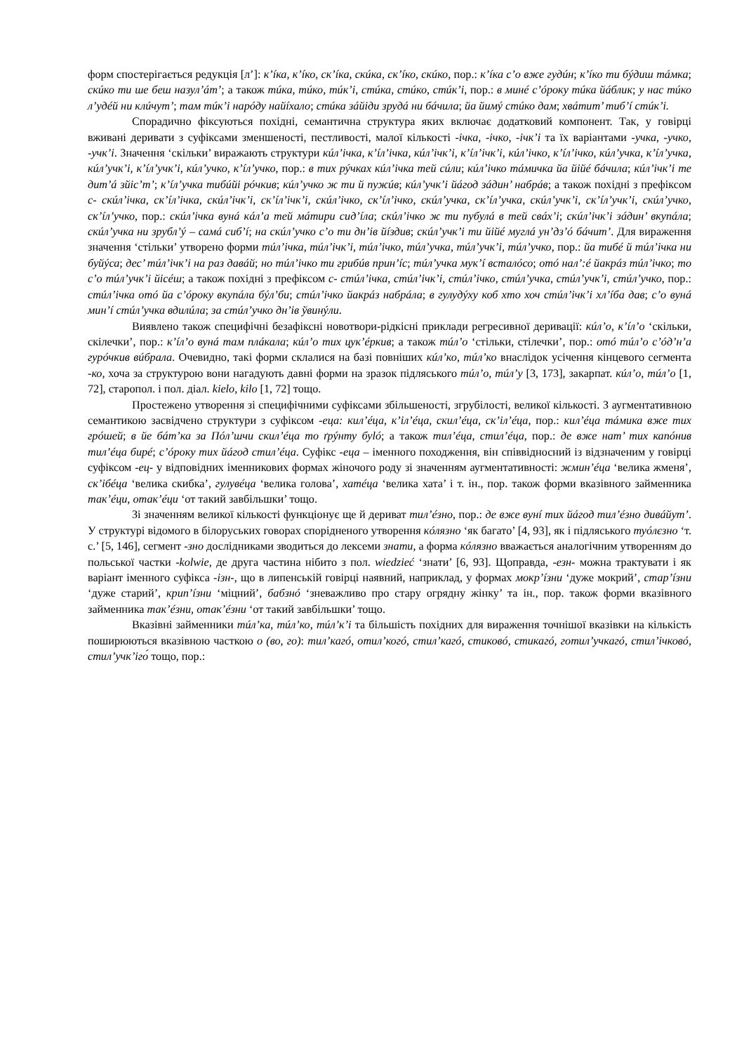форм спостерігається редукція [л’]: к’íка, к’íко, ск’íка, скúка, ск’íко, скúко, пор.: к’íка с’о вже гудúн; к’íко ти бýдиш тáмка; скúко ти ше беш назул’áт’; а також тúка, тúко, тúк’і, стúка, стúко, стúк’і, пор.: в минé с’óроку тúка йáблик; у нас тúко л’удéй ни клúчут’; там тúк’і нарóду найíхало; стúка зáйіди зрудá ни бáчила; йа йимý стúко дам; хвáтит’ тиб’í стúк’і.
Спорадично фіксуються похідні, семантична структура яких включає додатковий компонент. Так, у говірці вживані деривати з суфіксами зменшеності, пестливості, малої кількості -ічка, -ічко, -ічк’і та їх варіантами -учка, -учко, -учк’і. Значення ‘скільки’ виражають структури кúл’ічка, к’íл’ічка, кúл’ічк’і, к’íл’ічк’і, кúл’ічко, к’íл’ічко, кúл’учка, к’íл’учка, кúл’учк’і, к’íл’учк’і, кúл’учко, к’íл’учко, пор.: в тих рýчках кúл’ічка тей сúли; кúл’ічко тáмичка йа йійé бáчила; кúл’ічк’і те дит’á зйіс’т’; к’íл’учка тибúйі рóчкив; кúл’учко ж ти й пужúв; кúл’учк’і йáгод зáдин’ набрáв; а також похідні з префіксом с- скúл’ічка, ск’íл’ічка, скúл’ічк’і, ск’íл’ічк’і, скúл’ічко, ск’íл’ічко, скúл’учка, ск’íл’учка, скúл’учк’і, ск’íл’учк’і, скúл’учко, ск’íл’учко, пор.: скúл’ічка вунá кáл’а тей мáтири сид’íла; скúл’ічко ж ти пубулá в тей свáх’і; скúл’ічк’і зáдин’ вкупáла; скúл’учка ни зрубл’ý – самá сиб’í; на скúл’учко с’о ти дн’ів йíздив; скúл’учк’і ти йійé муглá ун’дз’ó бáчит’. Для вираження значення ‘стільки’ утворено форми тúл’ічка, тúл’ічк’і, тúл’ічко, тúл’учка, тúл’учк’і, тúл’учко, пор.: йа тибé й тúл’ічка ни буйýса; дес’ тúл’ічк’і на раз давáй; но тúл’ічко ти грибúв прин’íс; тúл’учка мук’í всталóсо; отó нал’:é йакрáз тúл’ічко; то с’о тúл’учк’і йісéш; а також похідні з префіксом с- стúл’ічка, стúл’ічк’і, стúл’ічко, стúл’учка, стúл’учк’і, стúл’учко, пор.: стúл’ічка отó йа с’óроку вкупáла бýл’би; стúл’ічко йакрáз набрáла; в гулудýху коб хто хоч стúл’ічк’і хл’íба дав; с’о вунá мин’í стúл’учка вдилúла; за стúл’учко дн’ів ўвинýли.
Виявлено також специфічні безафіксні новотвори-рідкісні приклади регресивної деривації: кúл’о, к’íл’о ‘скільки, скілечки’, пор.: к’íл’о вунá там плáкала; кúл’о тих цук’éркив; а також тúл’о ‘стільки, стілечки’, пор.: отó тúл’о с’óд’н’а гурóчкив вúбрала. Очевидно, такі форми склалися на базі повніших кúл’ко, тúл’ко внаслідок усічення кінцевого сегмента -ко, хоча за структурою вони нагадують давні форми на зразок підляського тúл’о, тúл’у [3, 173], закарпат. кúл’о, тúл’о [1, 72], старопол. і пол. діал. kielo, kilo [1, 72] тощо.
Простежено утворення зі специфічними суфіксами збільшеності, згрубілості, великої кількості. З аугментативною семантикою засвідчено структури з суфіксом -еца: кил’éца, к’іл’éца, скил’éца, ск’іл’éца, пор.: кил’éца тáмика вже тих грóшей; в йе бáт’ка за Пóл’шчи скил’éца то ґрýнту буló; а також тил’éца, стил’éца, пор.: де вже нат’ тих капóнив тил’éца бирé; с’óроку тих йáгод стил’éца. Суфікс -еца – іменного походження, він співвідносний із відзначеним у говірці суфіксом -ец- у відповідних іменникових формах жіночого роду зі значенням аугментативності: жмин’éца ‘велика жменя’, ск’ібéца ‘велика скибка’, гулувéца ‘велика голова’, хатéца ‘велика хата’ і т. ін., пор. також форми вказівного займенника так’éци, отак’éци ‘от такий завбільшки’ тощо.
Зі значенням великої кількості функціонує ще й дериват тил’éзно, пор.: де вже вунí тих йáгод тил’éзно дивáйут’. У структурі відомого в білоруських говорах спорідненого утворення кóлязно ‘як багато’ [4, 93], як і підляського туóлєзно ‘т. с.’ [5, 146], сегмент -зно дослідниками зводиться до лексеми знати, а форма кóлязно вважається аналогічним утворенням до польської частки -kolwie, де друга частина нібито з пол. wiedzieć ‘знати’ [6, 93]. Щоправда, -езн- можна трактувати і як варіант іменного суфікса -ізн-, що в липенській говірці наявний, наприклад, у формах мокр’íзни ‘дуже мокрий’, стар’íзни ‘дуже старий’, крип’íзни ‘міцний’, бабзнó ‘зневажливо про стару огрядну жінку’ та ін., пор. також форми вказівного займенника так’éзни, отак’éзни ‘от такий завбільшки’ тощо.
Вказівні займенники тúл’ка, тúл’ко, тúл’к’і та більшість похідних для вираження точнішої вказівки на кількість поширюються вказівною часткою о (во, го): тил’кагó, отил’когó, стил’кагó, стиковó, стикагó, готил’учкагó, стил’ічковó, стил’учк’іго́ тощо, пор.: